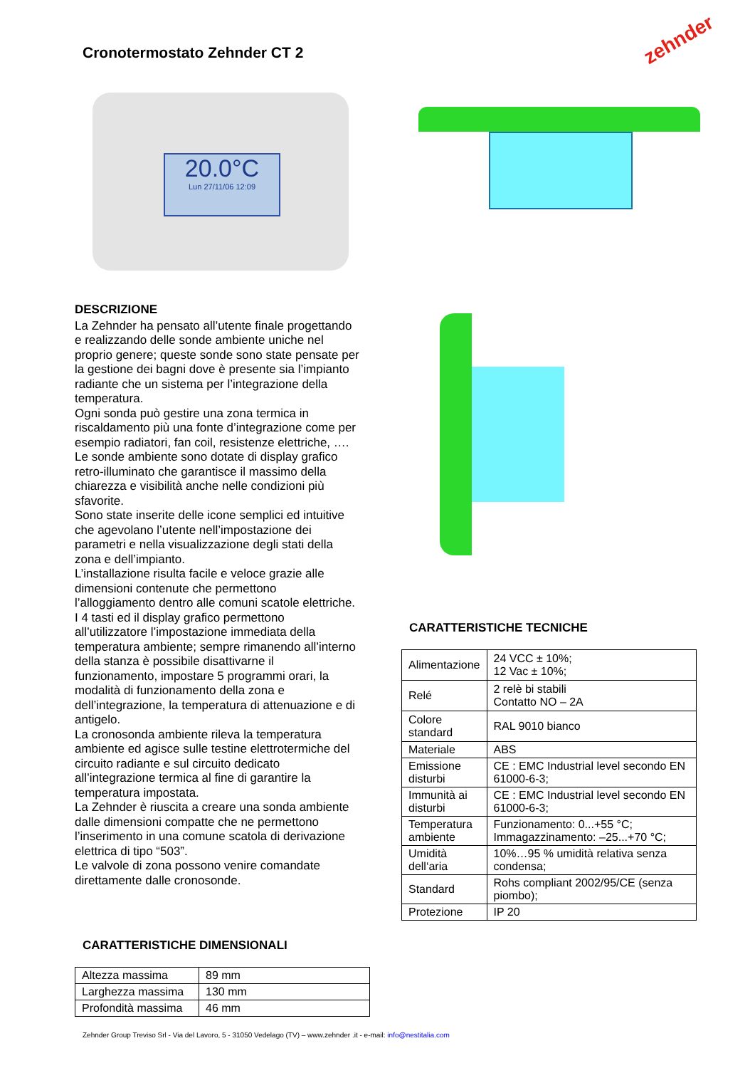Cronotermostato Zehnder CT 2
zehnder
20.0°C
Lun 27/11/06 12:09
DESCRIZIONE
La Zehnder ha pensato all’utente finale progettando e realizzando delle sonde ambiente uniche nel proprio genere; queste sonde sono state pensate per la gestione dei bagni dove è presente sia l’impianto radiante che un sistema per l’integrazione della temperatura.
Ogni sonda può gestire una zona termica in riscaldamento più una fonte d’integrazione come per esempio radiatori, fan coil, resistenze elettriche, ….
Le sonde ambiente sono dotate di display grafico retro-illuminato che garantisce il massimo della chiarezza e visibilità anche nelle condizioni più sfavorite.
Sono state inserite delle icone semplici ed intuitive che agevolano l’utente nell’impostazione dei parametri e nella visualizzazione degli stati della zona e dell’impianto.
L’installazione risulta facile e veloce grazie alle dimensioni contenute che permettono l’alloggiamento dentro alle comuni scatole elettriche.
I 4 tasti ed il display grafico permettono all’utilizzatore l’impostazione immediata della temperatura ambiente; sempre rimanendo all’interno della stanza è possibile disattivarne il funzionamento, impostare 5 programmi orari, la modalità di funzionamento della zona e dell’integrazione, la temperatura di attenuazione e di antigelo.
La cronosonda ambiente rileva la temperatura ambiente ed agisce sulle testine elettrotermiche del circuito radiante e sul circuito dedicato all’integrazione termica al fine di garantire la temperatura impostata.
La Zehnder è riuscita a creare una sonda ambiente dalle dimensioni compatte che ne permettono l’inserimento in una comune scatola di derivazione elettrica di tipo “503”.
Le valvole di zona possono venire comandate direttamente dalle cronosonde.
CARATTERISTICHE TECNICHE
| Alimentazione | 24 VCC ± 10%; 12 Vac ± 10%; |
| Relé | 2 relè bi stabili Contatto NO – 2A |
| Colore standard | RAL 9010 bianco |
| Materiale | ABS |
| Emissione disturbi | CE : EMC Industrial level secondo EN 61000-6-3; |
| Immunità ai disturbi | CE : EMC Industrial level secondo EN 61000-6-3; |
| Temperatura ambiente | Funzionamento: 0...+55 °C; Immagazzinamento: –25...+70 °C; |
| Umidità dell‘aria | 10%…95 % umidità relativa senza condensa; |
| Standard | Rohs compliant 2002/95/CE (senza piombo); |
| Protezione | IP 20 |
CARATTERISTICHE DIMENSIONALI
| Altezza massima | 89 mm |
| Larghezza massima | 130 mm |
| Profondità massima | 46 mm |
Zehnder Group Treviso Srl - Via del Lavoro, 5 - 31050 Vedelago (TV) – www.zehnder .it - e-mail: info@nestitalia.com